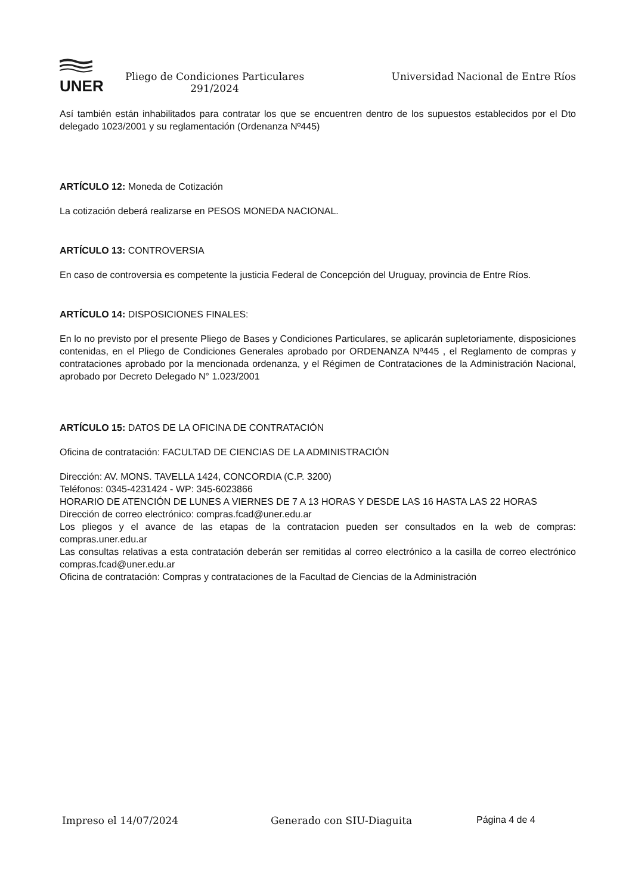UNER
Pliego de Condiciones Particulares 291/2024
Universidad Nacional de Entre Ríos
Así también están inhabilitados para contratar los que se encuentren dentro de los supuestos establecidos por el Dto delegado 1023/2001 y su reglamentación (Ordenanza Nº445)
ARTÍCULO 12: Moneda de Cotización
La cotización deberá realizarse en PESOS MONEDA NACIONAL.
ARTÍCULO 13: CONTROVERSIA
En caso de controversia es competente la justicia Federal de Concepción del Uruguay, provincia de Entre Ríos.
ARTÍCULO 14: DISPOSICIONES FINALES:
En lo no previsto por el presente Pliego de Bases y Condiciones Particulares, se aplicarán supletoriamente, disposiciones contenidas, en el Pliego de Condiciones Generales aprobado por ORDENANZA Nº445 , el Reglamento de compras y contrataciones aprobado por la mencionada ordenanza, y el Régimen de Contrataciones de la Administración Nacional, aprobado por Decreto Delegado N° 1.023/2001
ARTÍCULO 15: DATOS DE LA OFICINA DE CONTRATACIÓN
Oficina de contratación: FACULTAD DE CIENCIAS DE LA ADMINISTRACIÓN
Dirección: AV. MONS. TAVELLA 1424, CONCORDIA (C.P. 3200)
Teléfonos: 0345-4231424 - WP: 345-6023866
HORARIO DE ATENCIÓN DE LUNES A VIERNES DE 7 A 13 HORAS Y DESDE LAS 16 HASTA LAS 22 HORAS
Dirección de correo electrónico: compras.fcad@uner.edu.ar
Los pliegos y el avance de las etapas de la contratacion pueden ser consultados en la web de compras: compras.uner.edu.ar
Las consultas relativas a esta contratación deberán ser remitidas al correo electrónico a la casilla de correo electrónico compras.fcad@uner.edu.ar
Oficina de contratación: Compras y contrataciones de la Facultad de Ciencias de la Administración
Impreso el 14/07/2024 Generado con SIU-Diaguita Página 4 de 4